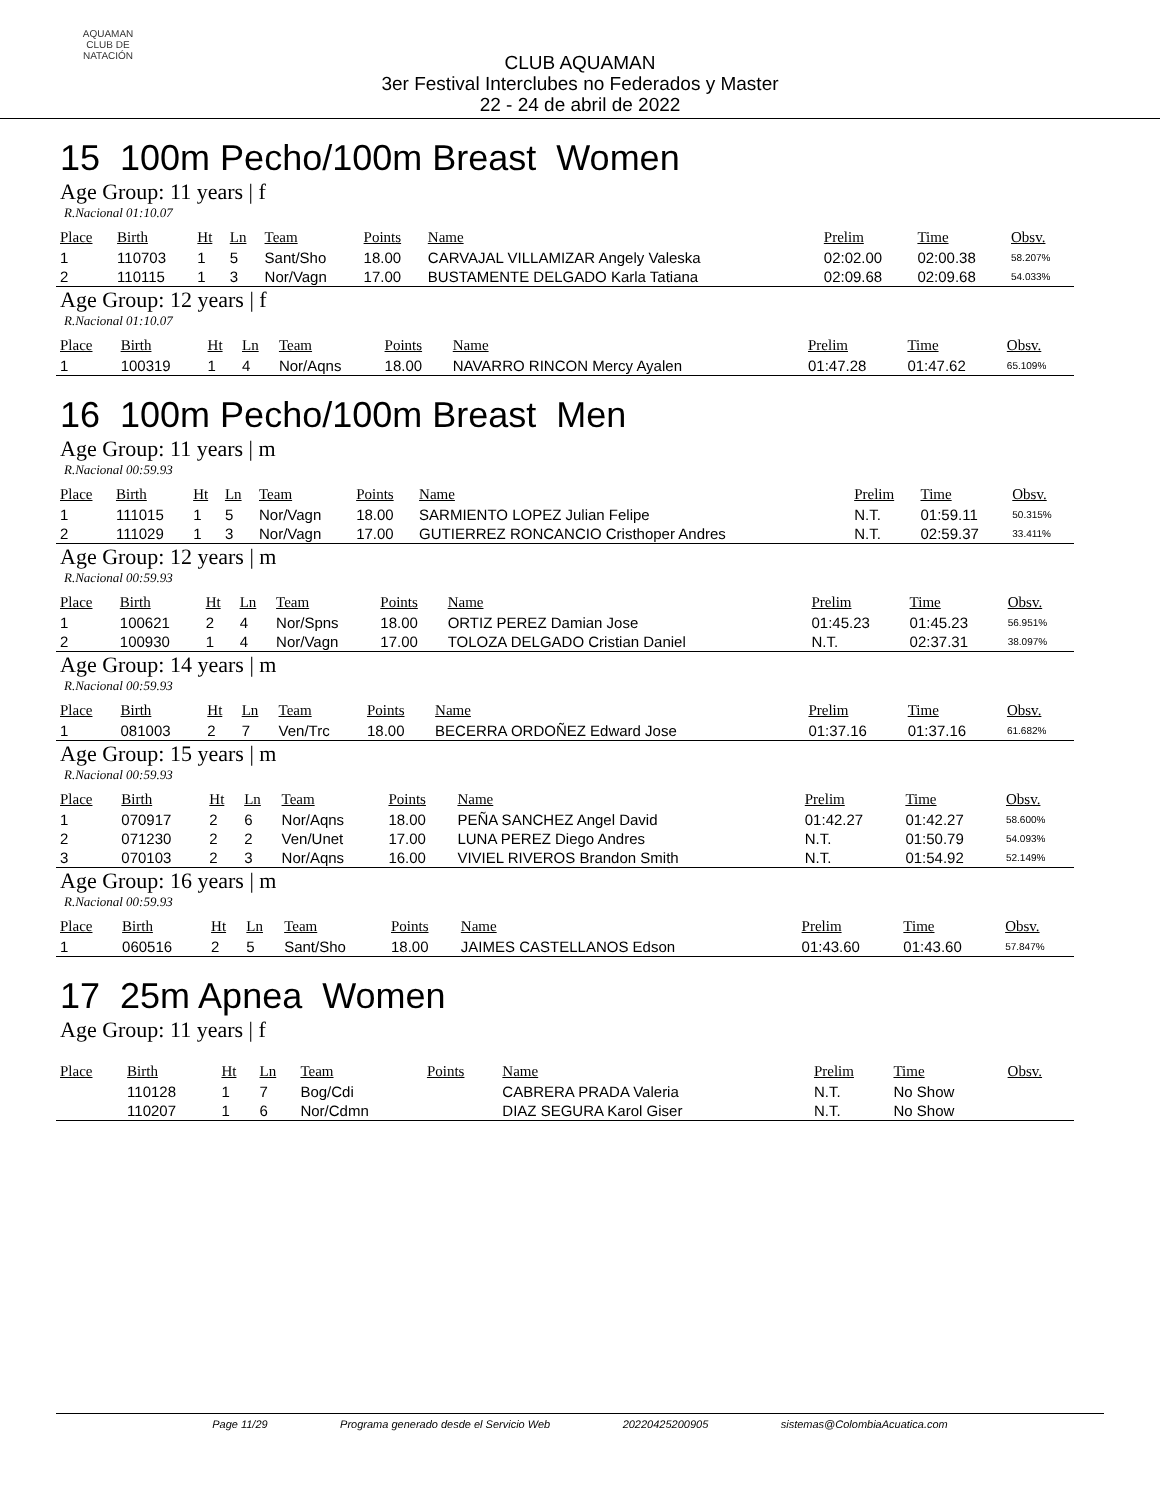AQUAMAN
CLUB DE NATACIÓN
CLUB AQUAMAN
3er Festival Interclubes no Federados y Master
22 - 24 de abril de 2022
15 100m Pecho/100m Breast Women
Age Group: 11 years | f
R.Nacional 01:10.07
| Place | Birth | Ht | Ln | Team | Points | Name | Prelim | Time | Obsv. |
| --- | --- | --- | --- | --- | --- | --- | --- | --- | --- |
| 1 | 110703 | 1 | 5 | Sant/Sho | 18.00 | CARVAJAL VILLAMIZAR Angely Valeska | 02:02.00 | 02:00.38 | 58.207% |
| 2 | 110115 | 1 | 3 | Nor/Vagn | 17.00 | BUSTAMENTE DELGADO Karla Tatiana | 02:09.68 | 02:09.68 | 54.033% |
Age Group: 12 years | f
R.Nacional 01:10.07
| Place | Birth | Ht | Ln | Team | Points | Name | Prelim | Time | Obsv. |
| --- | --- | --- | --- | --- | --- | --- | --- | --- | --- |
| 1 | 100319 | 1 | 4 | Nor/Aqns | 18.00 | NAVARRO RINCON Mercy Ayalen | 01:47.28 | 01:47.62 | 65.109% |
16 100m Pecho/100m Breast Men
Age Group: 11 years | m
R.Nacional 00:59.93
| Place | Birth | Ht | Ln | Team | Points | Name | Prelim | Time | Obsv. |
| --- | --- | --- | --- | --- | --- | --- | --- | --- | --- |
| 1 | 111015 | 1 | 5 | Nor/Vagn | 18.00 | SARMIENTO LOPEZ Julian Felipe | N.T. | 01:59.11 | 50.315% |
| 2 | 111029 | 1 | 3 | Nor/Vagn | 17.00 | GUTIERREZ RONCANCIO Cristhoper Andres | N.T. | 02:59.37 | 33.411% |
Age Group: 12 years | m
R.Nacional 00:59.93
| Place | Birth | Ht | Ln | Team | Points | Name | Prelim | Time | Obsv. |
| --- | --- | --- | --- | --- | --- | --- | --- | --- | --- |
| 1 | 100621 | 2 | 4 | Nor/Spns | 18.00 | ORTIZ PEREZ Damian Jose | 01:45.23 | 01:45.23 | 56.951% |
| 2 | 100930 | 1 | 4 | Nor/Vagn | 17.00 | TOLOZA DELGADO Cristian Daniel | N.T. | 02:37.31 | 38.097% |
Age Group: 14 years | m
R.Nacional 00:59.93
| Place | Birth | Ht | Ln | Team | Points | Name | Prelim | Time | Obsv. |
| --- | --- | --- | --- | --- | --- | --- | --- | --- | --- |
| 1 | 081003 | 2 | 7 | Ven/Trc | 18.00 | BECERRA ORDOÑEZ Edward Jose | 01:37.16 | 01:37.16 | 61.682% |
Age Group: 15 years | m
R.Nacional 00:59.93
| Place | Birth | Ht | Ln | Team | Points | Name | Prelim | Time | Obsv. |
| --- | --- | --- | --- | --- | --- | --- | --- | --- | --- |
| 1 | 070917 | 2 | 6 | Nor/Aqns | 18.00 | PEÑA SANCHEZ Angel David | 01:42.27 | 01:42.27 | 58.600% |
| 2 | 071230 | 2 | 2 | Ven/Unet | 17.00 | LUNA PEREZ Diego Andres | N.T. | 01:50.79 | 54.093% |
| 3 | 070103 | 2 | 3 | Nor/Aqns | 16.00 | VIVIEL RIVEROS Brandon Smith | N.T. | 01:54.92 | 52.149% |
Age Group: 16 years | m
R.Nacional 00:59.93
| Place | Birth | Ht | Ln | Team | Points | Name | Prelim | Time | Obsv. |
| --- | --- | --- | --- | --- | --- | --- | --- | --- | --- |
| 1 | 060516 | 2 | 5 | Sant/Sho | 18.00 | JAIMES CASTELLANOS Edson | 01:43.60 | 01:43.60 | 57.847% |
17 25m Apnea Women
Age Group: 11 years | f
| Place | Birth | Ht | Ln | Team | Points | Name | Prelim | Time | Obsv. |
| --- | --- | --- | --- | --- | --- | --- | --- | --- | --- |
| | 110128 | 1 | 7 | Bog/Cdi | | CABRERA PRADA Valeria | N.T. | No Show | |
| | 110207 | 1 | 6 | Nor/Cdmn | | DIAZ SEGURA Karol Giser | N.T. | No Show | |
Page 11/29 Programa generado desde el Servicio Web 20220425200905 sistemas@ColombiaAcuatica.com